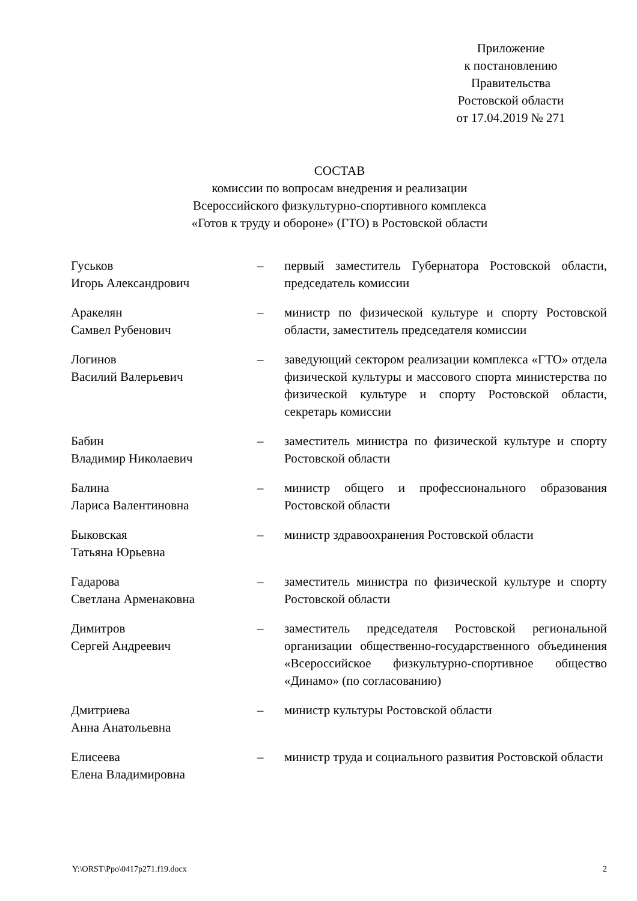Приложение
к постановлению
Правительства
Ростовской области
от 17.04.2019 № 271
СОСТАВ
комиссии по вопросам внедрения и реализации
Всероссийского физкультурно-спортивного комплекса
«Готов к труду и обороне» (ГТО) в Ростовской области
| Гуськов Игорь Александрович | – | первый заместитель Губернатора Ростовской области, председатель комиссии |
| Аракелян Самвел Рубенович | – | министр по физической культуре и спорту Ростовской области, заместитель председателя комиссии |
| Логинов Василий Валерьевич | – | заведующий сектором реализации комплекса «ГТО» отдела физической культуры и массового спорта министерства по физической культуре и спорту Ростовской области, секретарь комиссии |
| Бабин Владимир Николаевич | – | заместитель министра по физической культуре и спорту Ростовской области |
| Балина Лариса Валентиновна | – | министр общего и профессионального образования Ростовской области |
| Быковская Татьяна Юрьевна | – | министр здравоохранения Ростовской области |
| Гадарова Светлана Арменаковна | – | заместитель министра по физической культуре и спорту Ростовской области |
| Димитров Сергей Андреевич | – | заместитель председателя Ростовской региональной организации общественно-государственного объединения «Всероссийское физкультурно-спортивное общество «Динамо» (по согласованию) |
| Дмитриева Анна Анатольевна | – | министр культуры Ростовской области |
| Елисеева Елена Владимировна | – | министр труда и социального развития Ростовской области |
Y:\ORST\Ppo\0417p271.f19.docx 2